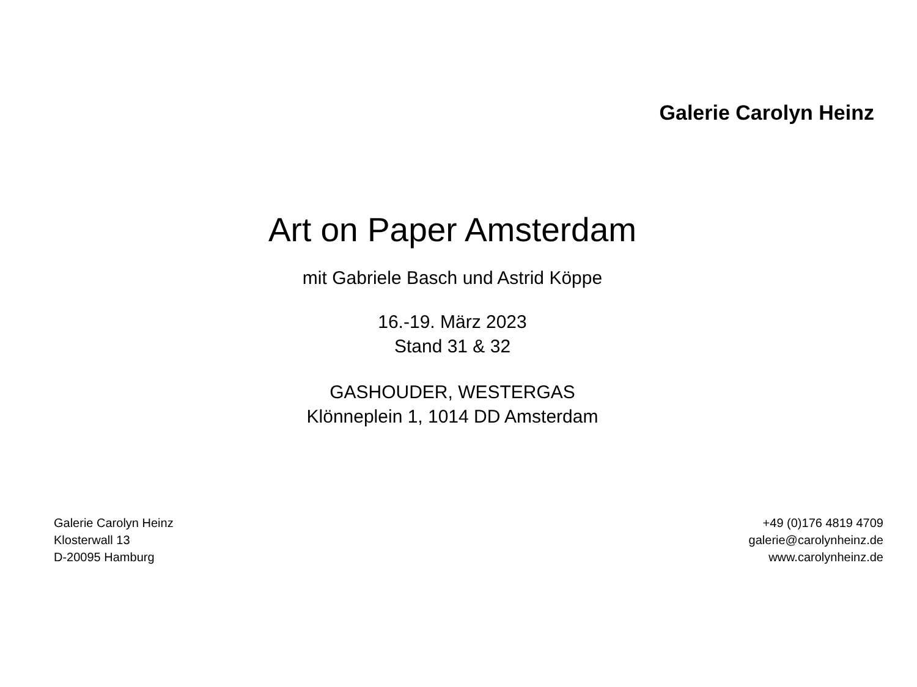Galerie Carolyn Heinz
Art on Paper Amsterdam
mit Gabriele Basch und Astrid Köppe
16.-19. März 2023
Stand 31 & 32
GASHOUDER, WESTERGAS
Klönneplein 1, 1014 DD Amsterdam
Galerie Carolyn Heinz
Klosterwall 13
D-20095 Hamburg
+49 (0)176 4819 4709
galerie@carolynheinz.de
www.carolynheinz.de